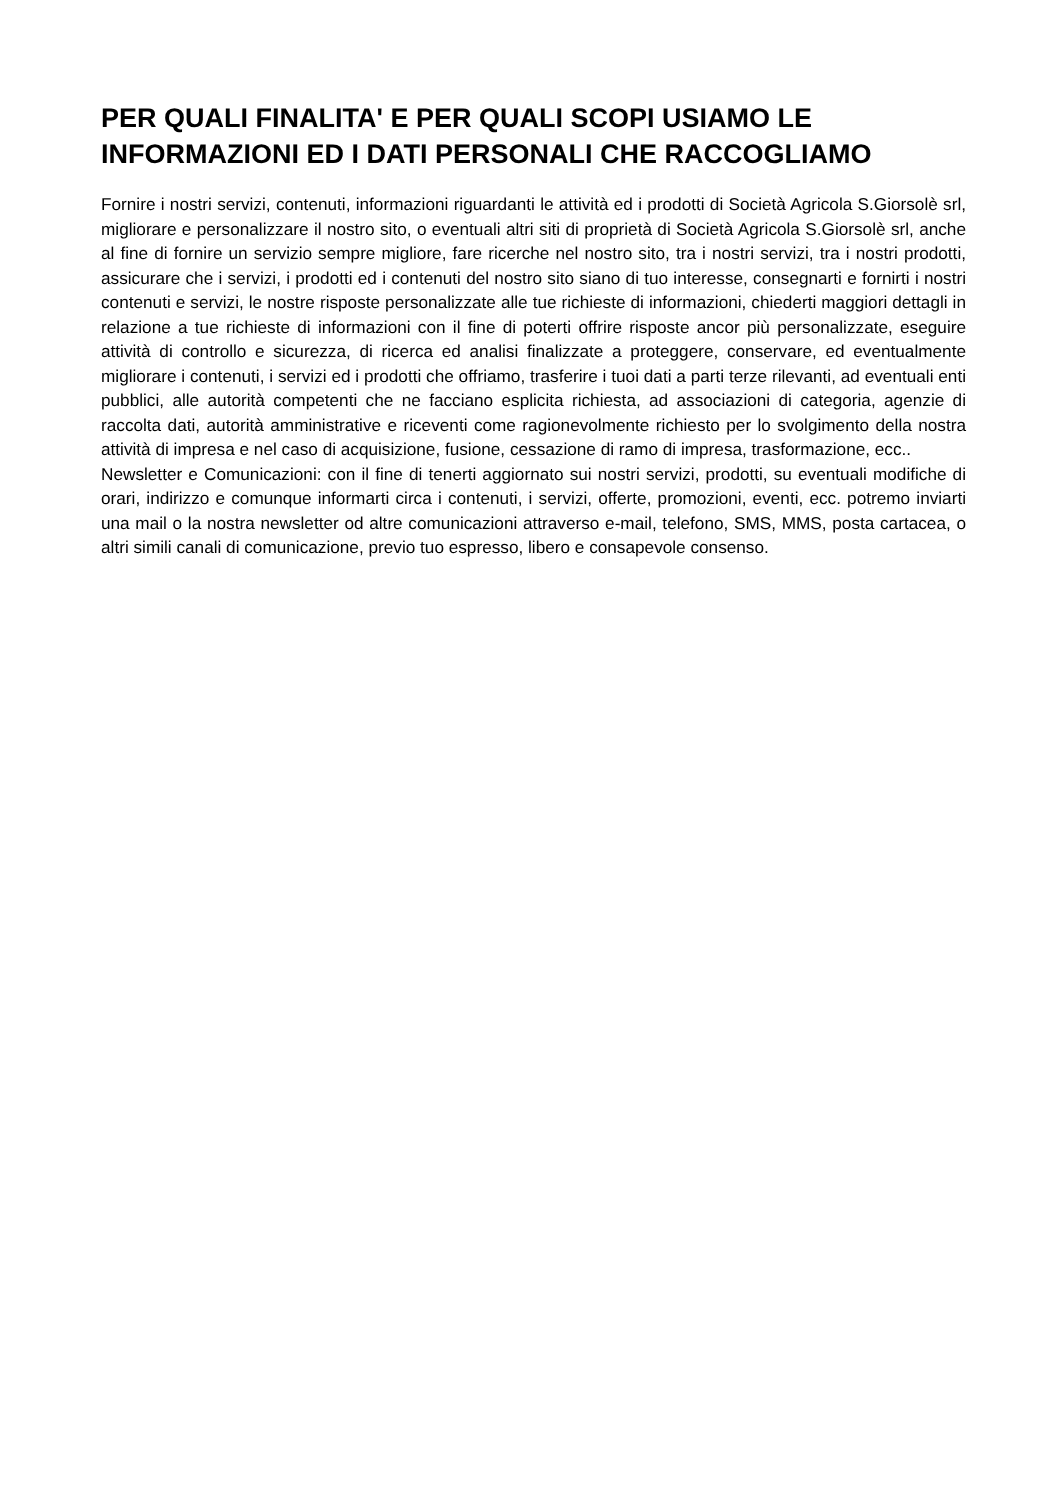PER QUALI FINALITA' E PER QUALI SCOPI USIAMO LE INFORMAZIONI ED I DATI PERSONALI CHE RACCOGLIAMO
Fornire i nostri servizi, contenuti, informazioni riguardanti le attività ed i prodotti di Società Agricola S.Giorsolè srl, migliorare e personalizzare il nostro sito, o eventuali altri siti di proprietà di Società Agricola S.Giorsolè srl, anche al fine di fornire un servizio sempre migliore, fare ricerche nel nostro sito, tra i nostri servizi, tra i nostri prodotti, assicurare che i servizi, i prodotti ed i contenuti del nostro sito siano di tuo interesse, consegnarti e fornirti i nostri contenuti e servizi, le nostre risposte personalizzate alle tue richieste di informazioni, chiederti maggiori dettagli in relazione a tue richieste di informazioni con il fine di poterti offrire risposte ancor più personalizzate, eseguire attività di controllo e sicurezza, di ricerca ed analisi finalizzate a proteggere, conservare, ed eventualmente migliorare i contenuti, i servizi ed i prodotti che offriamo, trasferire i tuoi dati a parti terze rilevanti, ad eventuali enti pubblici, alle autorità competenti che ne facciano esplicita richiesta, ad associazioni di categoria, agenzie di raccolta dati, autorità amministrative e riceventi come ragionevolmente richiesto per lo svolgimento della nostra attività di impresa e nel caso di acquisizione, fusione, cessazione di ramo di impresa, trasformazione, ecc..
Newsletter e Comunicazioni: con il fine di tenerti aggiornato sui nostri servizi, prodotti, su eventuali modifiche di orari, indirizzo e comunque informarti circa i contenuti, i servizi, offerte, promozioni, eventi, ecc. potremo inviarti una mail o la nostra newsletter od altre comunicazioni attraverso e-mail, telefono, SMS, MMS, posta cartacea, o altri simili canali di comunicazione, previo tuo espresso, libero e consapevole consenso.